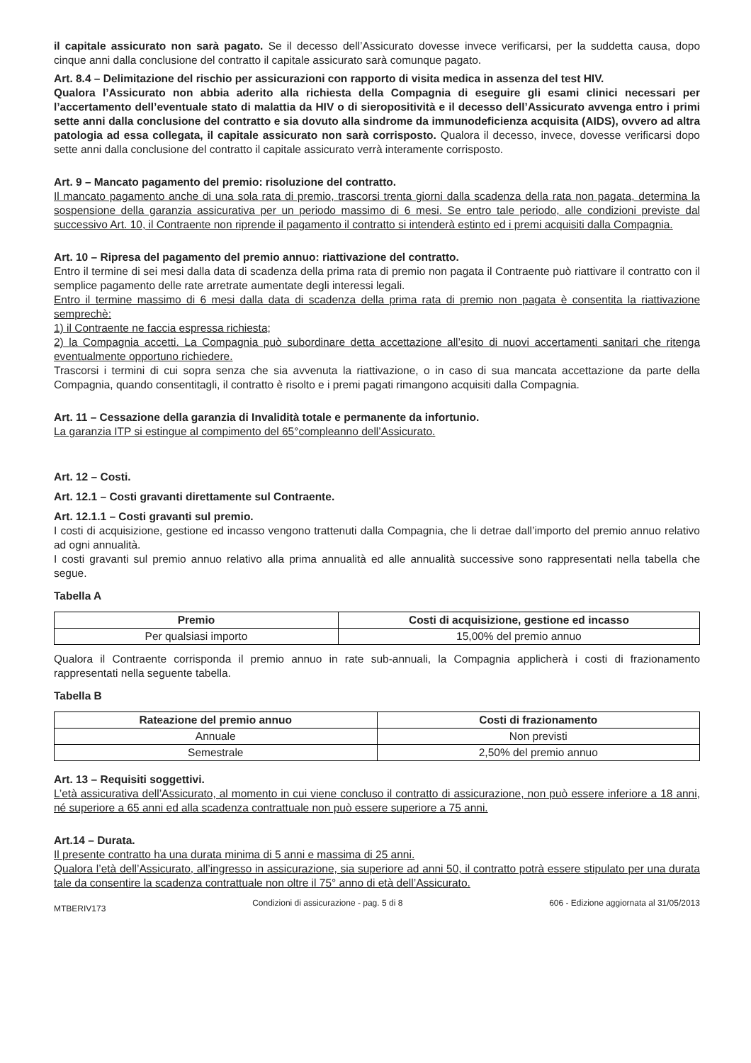il capitale assicurato non sarà pagato. Se il decesso dell’Assicurato dovesse invece verificarsi, per la suddetta causa, dopo cinque anni dalla conclusione del contratto il capitale assicurato sarà comunque pagato.
Art. 8.4 – Delimitazione del rischio per assicurazioni con rapporto di visita medica in assenza del test HIV.
Qualora l’Assicurato non abbia aderito alla richiesta della Compagnia di eseguire gli esami clinici necessari per l’accertamento dell’eventuale stato di malattia da HIV o di sieropositività e il decesso dell’Assicurato avvenga entro i primi sette anni dalla conclusione del contratto e sia dovuto alla sindrome da immunodeficienza acquisita (AIDS), ovvero ad altra patologia ad essa collegata, il capitale assicurato non sarà corrisposto. Qualora il decesso, invece, dovesse verificarsi dopo sette anni dalla conclusione del contratto il capitale assicurato verrà interamente corrisposto.
Art. 9 – Mancato pagamento del premio: risoluzione del contratto.
Il mancato pagamento anche di una sola rata di premio, trascorsi trenta giorni dalla scadenza della rata non pagata, determina la sospensione della garanzia assicurativa per un periodo massimo di 6 mesi. Se entro tale periodo, alle condizioni previste dal successivo Art. 10, il Contraente non riprende il pagamento il contratto si intenderà estinto ed i premi acquisiti dalla Compagnia.
Art. 10 – Ripresa del pagamento del premio annuo: riattivazione del contratto.
Entro il termine di sei mesi dalla data di scadenza della prima rata di premio non pagata il Contraente può riattivare il contratto con il semplice pagamento delle rate arretrate aumentate degli interessi legali.
Entro il termine massimo di 6 mesi dalla data di scadenza della prima rata di premio non pagata è consentita la riattivazione semprechè:
1) il Contraente ne faccia espressa richiesta;
2) la Compagnia accetti. La Compagnia può subordinare detta accettazione all’esito di nuovi accertamenti sanitari che ritenga eventualmente opportuno richiedere.
Trascorsi i termini di cui sopra senza che sia avvenuta la riattivazione, o in caso di sua mancata accettazione da parte della Compagnia, quando consentitagli, il contratto è risolto e i premi pagati rimangono acquisiti dalla Compagnia.
Art. 11 – Cessazione della garanzia di Invalidità totale e permanente da infortunio.
La garanzia ITP si estingue al compimento del 65°compleanno dell’Assicurato.
Art. 12 – Costi.
Art. 12.1 – Costi gravanti direttamente sul Contraente.
Art. 12.1.1 – Costi gravanti sul premio.
I costi di acquisizione, gestione ed incasso vengono trattenuti dalla Compagnia, che li detrae dall’importo del premio annuo relativo ad ogni annualità.
I costi gravanti sul premio annuo relativo alla prima annualità ed alle annualità successive sono rappresentati nella tabella che segue.
Tabella A
| Premio | Costi di acquisizione, gestione ed incasso |
| --- | --- |
| Per qualsiasi importo | 15,00% del premio annuo |
Qualora il Contraente corrisponda il premio annuo in rate sub-annuali, la Compagnia applicherà i costi di frazionamento rappresentati nella seguente tabella.
Tabella B
| Rateazione del premio annuo | Costi di frazionamento |
| --- | --- |
| Annuale | Non previsti |
| Semestrale | 2,50% del premio annuo |
Art. 13 – Requisiti soggettivi.
L’età assicurativa dell’Assicurato, al momento in cui viene concluso il contratto di assicurazione, non può essere inferiore a 18 anni, né superiore a 65 anni ed alla scadenza contrattuale non può essere superiore a 75 anni.
Art.14 – Durata.
Il presente contratto ha una durata minima di 5 anni e massima di 25 anni.
Qualora l’età dell’Assicurato, all’ingresso in assicurazione, sia superiore ad anni 50, il contratto potrà essere stipulato per una durata tale da consentire la scadenza contrattuale non oltre il 75° anno di età dell’Assicurato.
MTBERIV173 Condizioni di assicurazione - pag. 5 di 8 606 - Edizione aggiornata al 31/05/2013